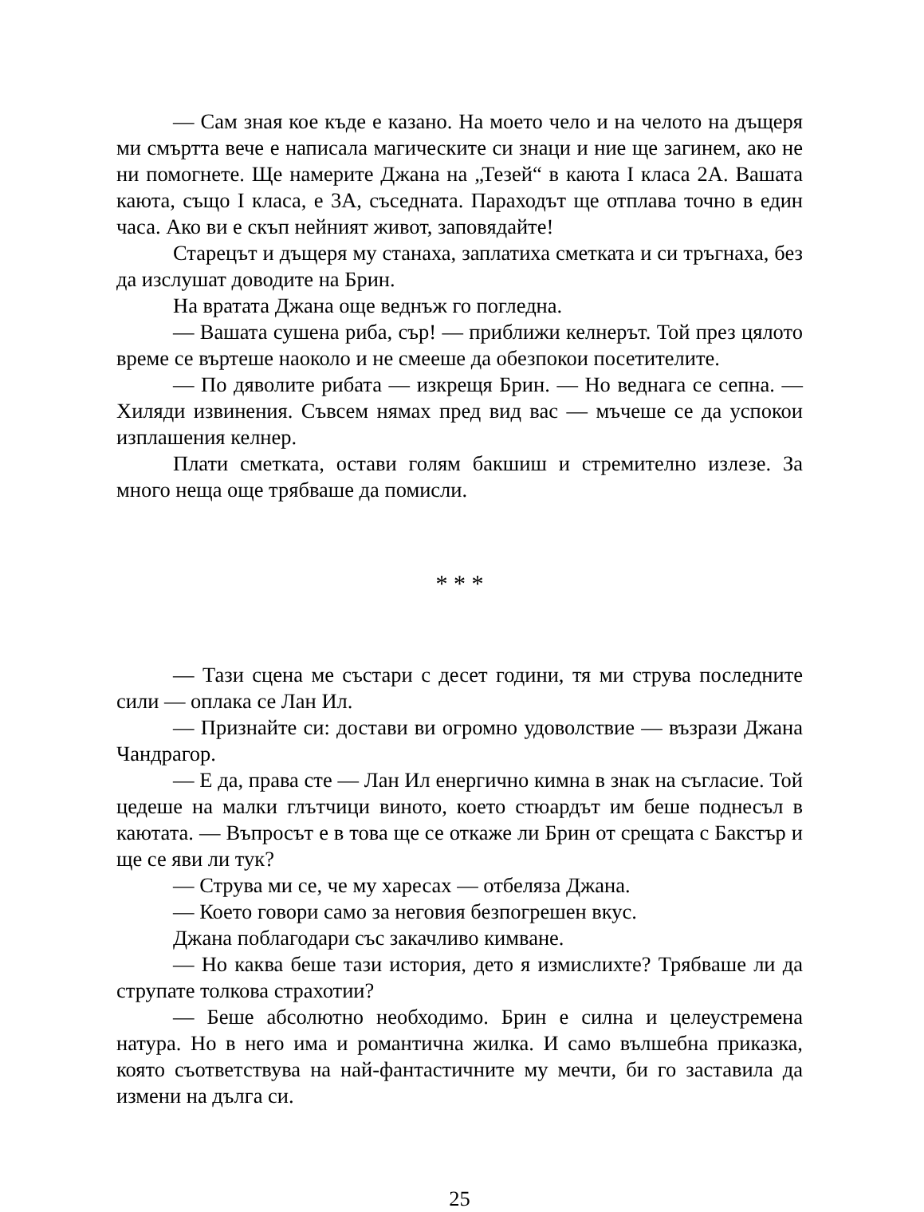— Сам зная кое къде е казано. На моето чело и на челото на дъщеря ми смъртта вече е написала магическите си знаци и ние ще загинем, ако не ни помогнете. Ще намерите Джана на „Тезей“ в каюта I класа 2А. Вашата каюта, също I класа, е 3А, съседната. Параходът ще отплава точно в един часа. Ако ви е скъп нейният живот, заповядайте!
Старецът и дъщеря му станаха, заплатиха сметката и си тръгнаха, без да изслушат доводите на Брин.
На вратата Джана още веднъж го погледна.
— Вашата сушена риба, сър! — приближи келнерът. Той през цялото време се въртеше наоколо и не смееше да обезпокои посетителите.
— По дяволите рибата — изкрещя Брин. — Но веднага се сепна. — Хиляди извинения. Съвсем нямах пред вид вас — мъчеше се да успокои изплашения келнер.
Плати сметката, остави голям бакшиш и стремително излезе. За много неща още трябваше да помисли.
* * *
— Тази сцена ме състари с десет години, тя ми струва последните сили — оплака се Лан Ил.
— Признайте си: достави ви огромно удоволствие — възрази Джана Чандрагор.
— Е да, права сте — Лан Ил енергично кимна в знак на съгласие. Той цедеше на малки глътчици виното, което стюардът им беше поднесъл в каютата. — Въпросът е в това ще се откаже ли Брин от срещата с Бакстър и ще се яви ли тук?
— Струва ми се, че му харесах — отбеляза Джана.
— Което говори само за неговия безпогрешен вкус.
Джана поблагодари със закачливо кимване.
— Но каква беше тази история, дето я измислихте? Трябваше ли да струпате толкова страхотии?
— Беше абсолютно необходимо. Брин е силна и целеустремена натура. Но в него има и романтична жилка. И само вълшебна приказка, която съответствува на най-фантастичните му мечти, би го заставила да измени на дълга си.
25